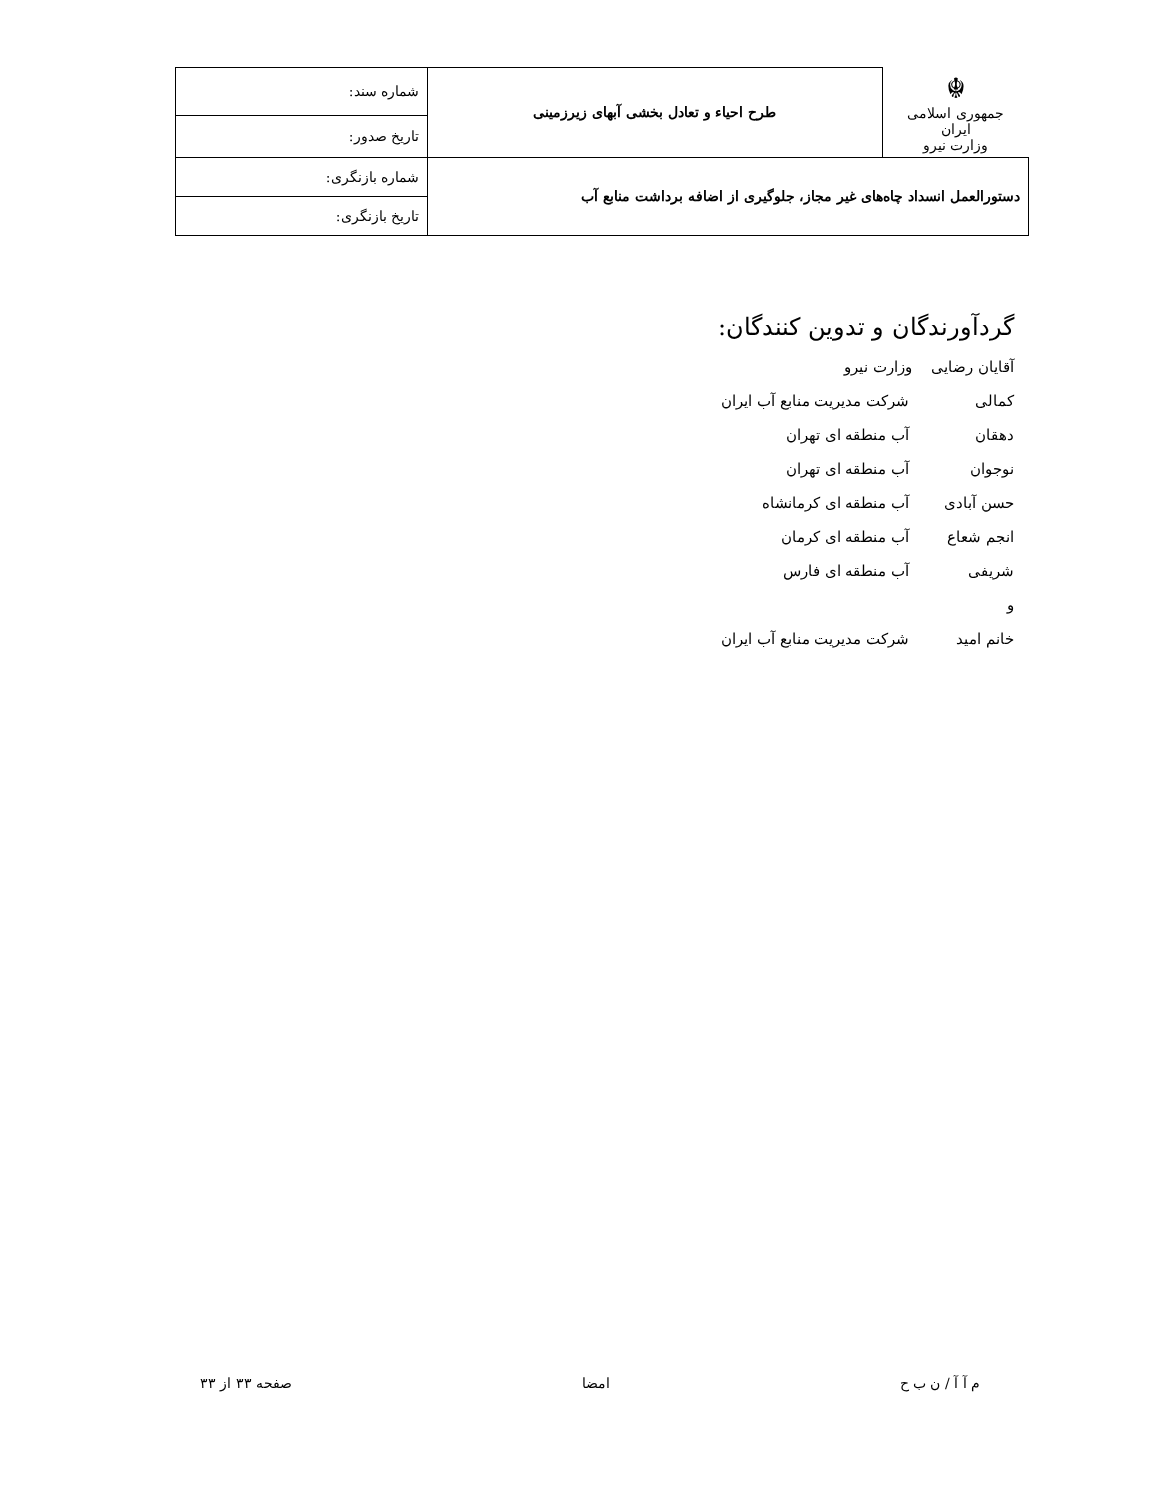| ☬ جمهوری اسلامی ایران وزارت نیرو | طرح احیاء و تعادل بخشی آبهای زیرزمینی | شماره سند: |
| | | تاریخ صدور: |
| دستورالعمل انسداد چاه‌های غیر مجاز، جلوگیری از اضافه برداشت منابع آب | | شماره بازنگری: |
| | | تاریخ بازنگری: |
گردآورندگان و تدوین کنندگان:
آقایان رضایی وزارت نیرو
کمالی شرکت مدیریت منابع آب ایران
دهقان آب منطقه ای تهران
نوجوان آب منطقه ای تهران
حسن آبادی آب منطقه ای کرمانشاه
انجم شعاع آب منطقه ای کرمان
شریفی آب منطقه ای فارس
و
خانم امید شرکت مدیریت منابع آب ایران
م آ آ / ن ب ح امضا صفحه ۳۳ از ۳۳